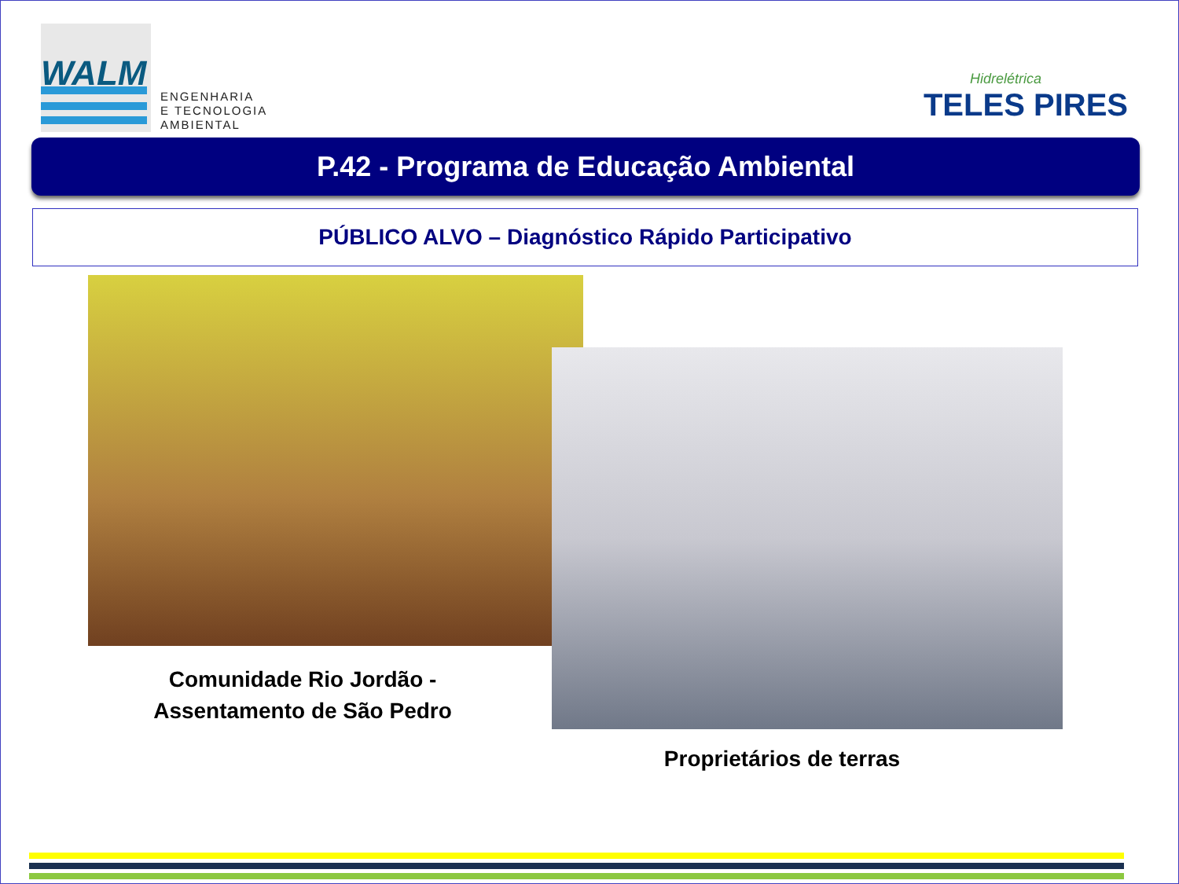WALM
ENGENHARIA
E TECNOLOGIA
AMBIENTAL
Hidrelétrica
TELES PIRES
P.42 - Programa de Educação Ambiental
PÚBLICO ALVO – Diagnóstico Rápido Participativo
Comunidade Rio Jordão -
Assentamento de São Pedro
Proprietários de terras